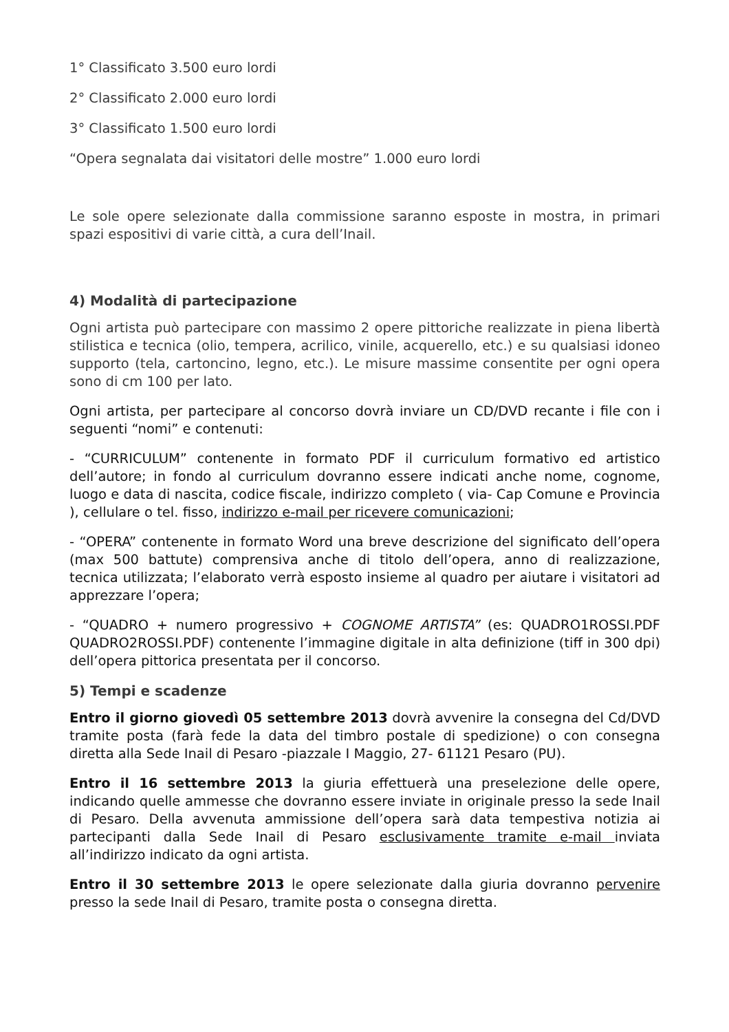1° Classificato 3.500 euro lordi
2° Classificato 2.000 euro lordi
3° Classificato 1.500 euro lordi
“Opera segnalata dai visitatori delle mostre” 1.000 euro lordi
Le sole opere selezionate dalla commissione saranno esposte in mostra, in primari spazi espositivi di varie città, a cura dell’Inail.
4) Modalità di partecipazione
Ogni artista può partecipare con massimo 2 opere pittoriche realizzate in piena libertà stilistica e tecnica (olio, tempera, acrilico, vinile, acquerello, etc.) e su qualsiasi idoneo supporto (tela, cartoncino, legno, etc.). Le misure massime consentite per ogni opera sono di cm 100 per lato.
Ogni artista, per partecipare al concorso dovrà inviare un CD/DVD recante i file con i seguenti “nomi” e contenuti:
- “CURRICULUM” contenente in formato PDF il curriculum formativo ed artistico dell’autore; in fondo al curriculum dovranno essere indicati anche nome, cognome, luogo e data di nascita, codice fiscale, indirizzo completo ( via- Cap Comune e Provincia ), cellulare o tel. fisso, indirizzo e-mail per ricevere comunicazioni;
- “OPERA” contenente in formato Word una breve descrizione del significato dell’opera (max 500 battute) comprensiva anche di titolo dell’opera, anno di realizzazione, tecnica utilizzata; l’elaborato verrà esposto insieme al quadro per aiutare i visitatori ad apprezzare l’opera;
- “QUADRO + numero progressivo + COGNOME ARTISTA” (es: QUADRO1ROSSI.PDF QUADRO2ROSSI.PDF) contenente l’immagine digitale in alta definizione (tiff in 300 dpi) dell’opera pittorica presentata per il concorso.
5) Tempi e scadenze
Entro il giorno giovedì 05 settembre 2013 dovrà avvenire la consegna del Cd/DVD tramite posta (farà fede la data del timbro postale di spedizione) o con consegna diretta alla Sede Inail di Pesaro -piazzale I Maggio, 27- 61121 Pesaro (PU).
Entro il 16 settembre 2013 la giuria effettuerà una preselezione delle opere, indicando quelle ammesse che dovranno essere inviate in originale presso la sede Inail di Pesaro. Della avvenuta ammissione dell’opera sarà data tempestiva notizia ai partecipanti dalla Sede Inail di Pesaro esclusivamente tramite e-mail inviata all’indirizzo indicato da ogni artista.
Entro il 30 settembre 2013 le opere selezionate dalla giuria dovranno pervenire presso la sede Inail di Pesaro, tramite posta o consegna diretta.